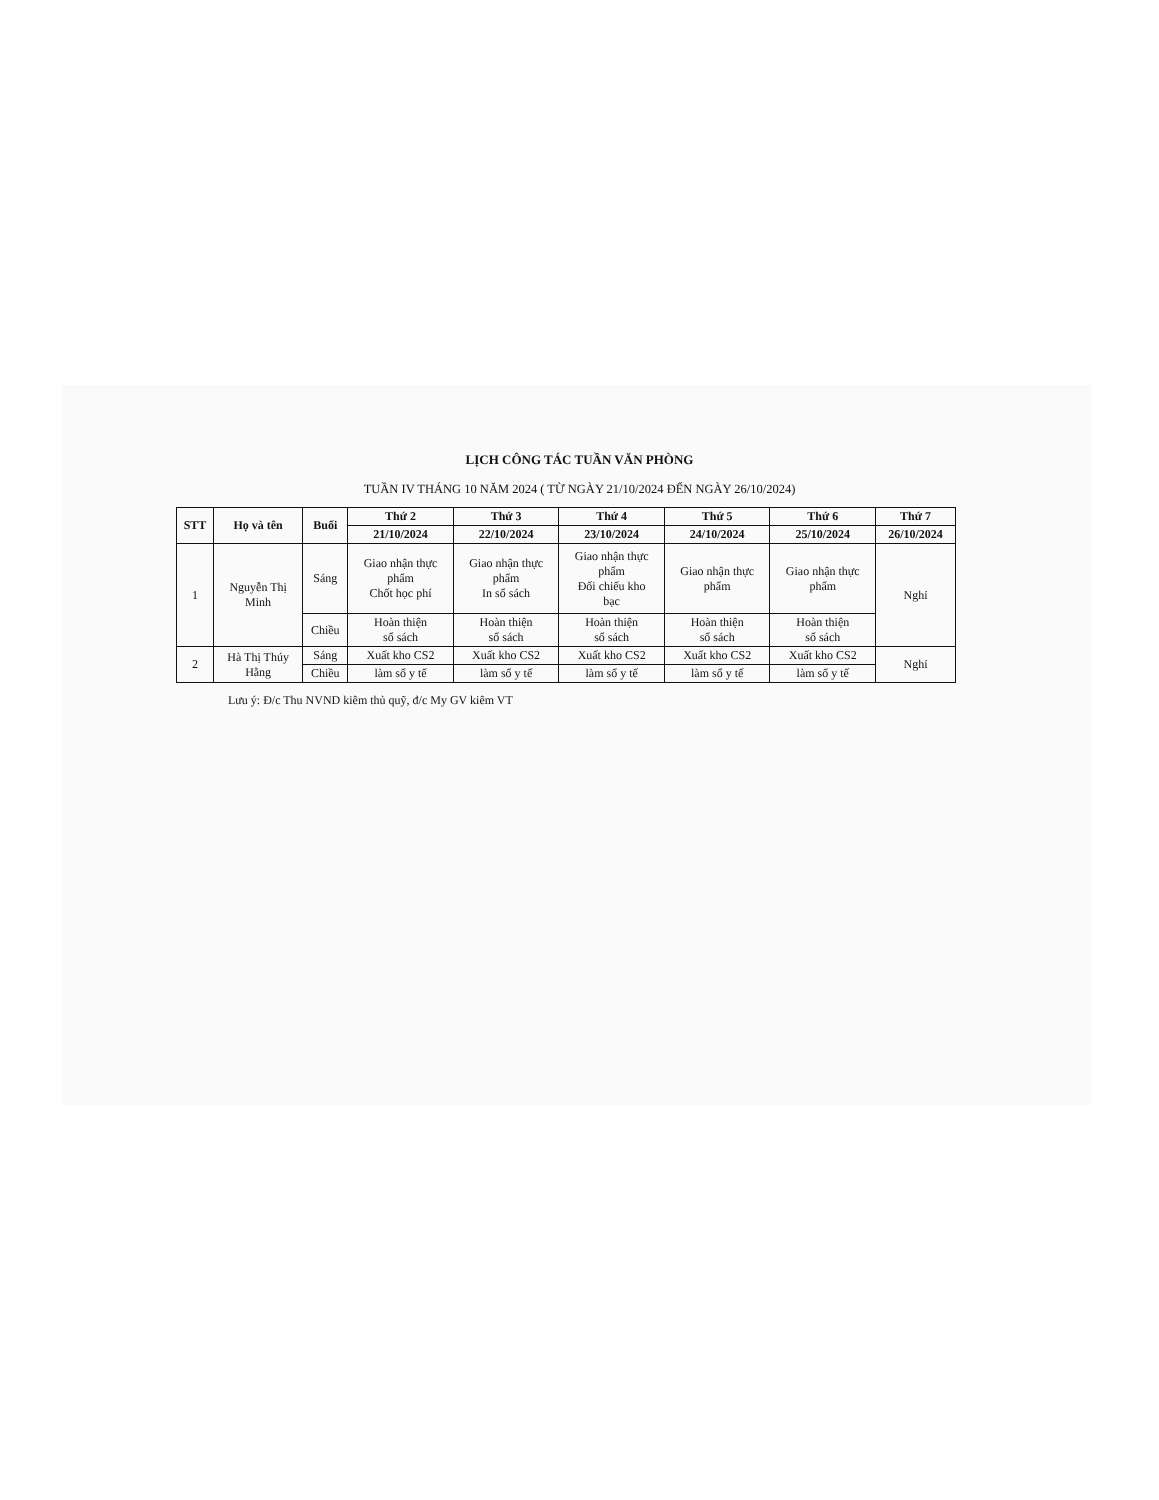LỊCH CÔNG TÁC TUẦN VĂN PHÒNG
TUẦN IV THÁNG 10 NĂM 2024 ( TỪ NGÀY 21/10/2024 ĐẾN NGÀY 26/10/2024)
| STT | Họ và tên | Buổi | Thứ 2 | Thứ 3 | Thứ 4 | Thứ 5 | Thứ 6 | Thứ 7 |
| --- | --- | --- | --- | --- | --- | --- | --- | --- |
| | | | 21/10/2024 | 22/10/2024 | 23/10/2024 | 24/10/2024 | 25/10/2024 | 26/10/2024 |
| 1 | Nguyễn Thị Minh | Sáng | Giao nhận thực phẩm Chốt học phí | Giao nhận thực phẩm In sổ sách | Giao nhận thực phẩm Đối chiếu kho bạc | Giao nhận thực phẩm | Giao nhận thực phẩm | Nghỉ |
| | | Chiều | Hoàn thiện sổ sách | Hoàn thiện sổ sách | Hoàn thiện sổ sách | Hoàn thiện sổ sách | Hoàn thiện sổ sách | |
| 2 | Hà Thị Thúy Hằng | Sáng | Xuất kho CS2 | Xuất kho CS2 | Xuất kho CS2 | Xuất kho CS2 | Xuất kho CS2 | Nghỉ |
| | | Chiều | làm sổ y tế | làm sổ y tế | làm sổ y tế | làm sổ y tế | làm sổ y tế | |
Lưu ý: Đ/c Thu NVND kiêm thủ quỹ, đ/c My GV kiêm VT